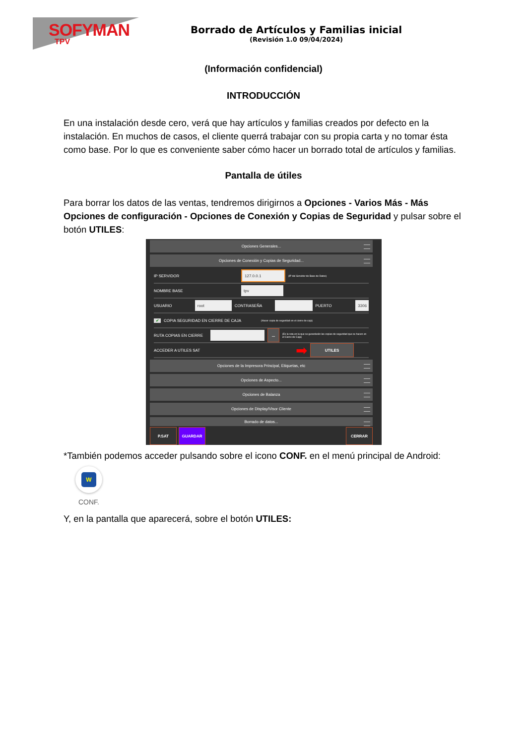SOFYMAN
TPV
Borrado de Artículos y Familias inicial
(Revisión 1.0 09/04/2024)
(Información confidencial)
INTRODUCCIÓN
En una instalación desde cero, verá que hay artículos y familias creados por defecto en la instalación. En muchos de casos, el cliente querrá trabajar con su propia carta y no tomar ésta como base. Por lo que es conveniente saber cómo hacer un borrado total de artículos y familias.
Pantalla de útiles
Para borrar los datos de las ventas, tendremos dirigirnos a Opciones - Varios Más - Más Opciones de configuración - Opciones de Conexión y Copias de Seguridad y pulsar sobre el botón UTILES:
Opciones Generales...
Opciones de Conexión y Copias de Seguridad...
IP SERVIDOR 127.0.0.1 (IP del Servidor de Base de Datos)
NOMBRE BASE tpv
USUARIO root CONTRASEÑA PUERTO 3306
✔ COPIA SEGURIDAD EN CIERRE DE CAJA (Hacer copia de seguridad en el cierre de caja)
RUTA COPIAS EN CIERRE ... (Es la ruta en la que se gurardarán las copias de seguridad que se hacen en el Cierre de Caja)
ACCEDER A UTILES SAT ➡ UTILES
Opciones de la Impresora Principal, Etiquetas, etc
Opciones de Aspecto...
Opciones de Balanza
Opciones de Display/Visor Cliente
Borrado de datos...
P.SAT GUARDAR CERRAR
*También podemos acceder pulsando sobre el icono CONF. en el menú principal de Android:
W
CONF.
Y, en la pantalla que aparecerá, sobre el botón UTILES: